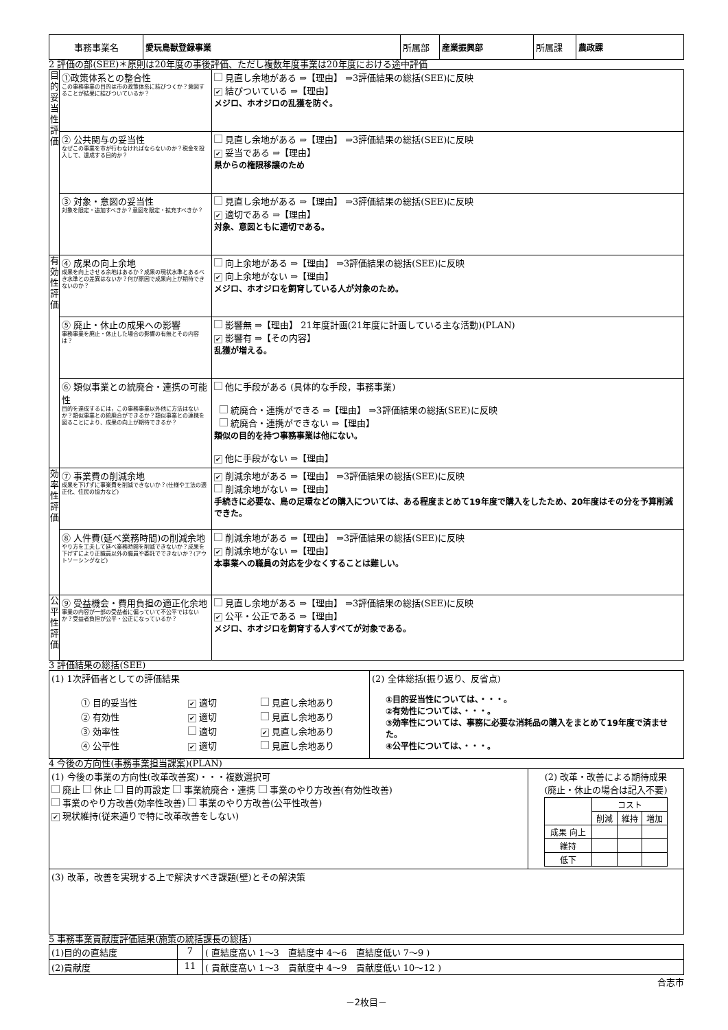| 事務事業名 | 愛玩鳥獣登録事業 | 所属部 | 産業振興部 | 所属課 | 農政課 |
2 評価の部(SEE)＊原則は20年度の事後評価、ただし複数年度事業は20年度における途中評価
| 目的妥当性評価 | ①政策体系との整合性 この事務事業の目的は市の政策体系に結びつくか？意図することが結果に結びついているか？ | 見直し余地がある ⇒【理由】 ⇒3評価結果の総括(SEE)に反映 ✔ 結びついている ⇒【理由】 メジロ、ホオジロの乱獲を防ぐ。 |
| | ② 公共関与の妥当性 なぜこの事業を市が行わなければならないのか？税金を投入して、達成する目的か？ | 見直し余地がある ⇒【理由】 ⇒3評価結果の総括(SEE)に反映 ✔ 妥当である ⇒【理由】 県からの権限移譲のため |
| | ③ 対象・意図の妥当性 対象を限定・追加すべきか？意図を限定・拡充すべきか？ | 見直し余地がある ⇒【理由】 ⇒3評価結果の総括(SEE)に反映 ✔ 適切である ⇒【理由】 対象、意図ともに適切である。 |
| 有効性評価 | ④ 成果の向上余地 成果を向上させる余地はあるか？成果の現状水準とあるべき水準との差異はないか？何が原因で成果向上が期待できないのか？ | 向上余地がある ⇒【理由】 ⇒3評価結果の総括(SEE)に反映 ✔ 向上余地がない ⇒【理由】 メジロ、ホオジロを飼育している人が対象のため。 |
| | ⑤ 廃止・休止の成果への影響 事務事業を廃止・休止した場合の影響の有無とその内容は？ | 影響無 ⇒【理由】 21年度計画(21年度に計画している主な活動)(PLAN) ✔ 影響有 ⇒【その内容】 乱獲が増える。 |
| | ⑥ 類似事業との統廃合・連携の可能性 目的を達成するには，この事務事業以外他に方法はないか？類似事業との統廃合ができるか？類似事業との連携を図ることにより、成果の向上が期待できるか？ | 他に手段がある (具体的な手段，事務事業) 統廃合・連携ができる ⇒【理由】 ⇒3評価結果の総括(SEE)に反映 統廃合・連携ができない ⇒【理由】 類似の目的を持つ事務事業は他にない。 ✔ 他に手段がない ⇒【理由】 |
| 効率性評価 | ⑦ 事業費の削減余地 成果を下げずに事業費を削減できないか？(仕様や工法の適正化、住民の協力など) | ✔ 削減余地がある ⇒【理由】 ⇒3評価結果の総括(SEE)に反映 削減余地がない ⇒【理由】 手続きに必要な、鳥の足環などの購入については、ある程度まとめて19年度で購入をしたため、20年度はその分を予算削減できた。 |
| | ⑧ 人件費(延べ業務時間)の削減余地 やり方を工夫して延べ業務時間を削減できないか？成果を下げずにより正職員以外の職員や委託でできないか？(アウトソーシングなど) | 削減余地がある ⇒【理由】 ⇒3評価結果の総括(SEE)に反映 ✔ 削減余地がない ⇒【理由】 本事業への職員の対応を少なくすることは難しい。 |
| 公平性評価 | ⑨ 受益機会・費用負担の適正化余地 事業の内容が一部の受益者に偏っていて不公平ではないか？受益者負担が公平・公正になっているか？ | 見直し余地がある ⇒【理由】 ⇒3評価結果の総括(SEE)に反映 ✔ 公平・公正である ⇒【理由】 メジロ、ホオジロを飼育する人すべてが対象である。 |
3 評価結果の総括(SEE)
| (1) 1次評価者としての評価結果 / ① 目的妥当性 / ✔ 適切 / 見直し余地あり / / ② 有効性 / ✔ 適切 / 見直し余地あり / / ③ 効率性 / 適切 / ✔ 見直し余地あり / / ④ 公平性 / ✔ 適切 / 見直し余地あり / | (2) 全体総括(振り返り、反省点) ①目的妥当性については、・・・。 ②有効性については、・・・。 ③効率性については、事務に必要な消耗品の購入をまとめて19年度で済ませた。 ④公平性については、・・・。 |
4 今後の方向性(事務事業担当課案)(PLAN)
| (1) 今後の事業の方向性(改革改善案)・・・複数選択可 廃止 休止 目的再設定 事業統廃合・連携 事業のやり方改善(有効性改善) 事業のやり方改善(効率性改善) 事業のやり方改善(公平性改善) ✔ 現状維持(従来通りで特に改革改善をしない) | (2) 改革・改善による期待成果 (廃止・休止の場合は記入不要) / / コスト / / / / / 削減 / 維持 / 増加 / / 成果 向上 / / / / / 維持 / / / / / 低下 / / / / |
| (3) 改革，改善を実現する上で解決すべき課題(壁)とその解決策 | |
5 事務事業貢献度評価結果(施策の統括課長の総括)
| (1)目的の直結度 | 7 | ( 直結度高い 1～3 直結度中 4～6 直結度低い 7～9 ) |
| (2)貢献度 | 11 | ( 貢献度高い 1～3 貢献度中 4～9 貢献度低い 10～12 ) |
合志市
－2枚目－